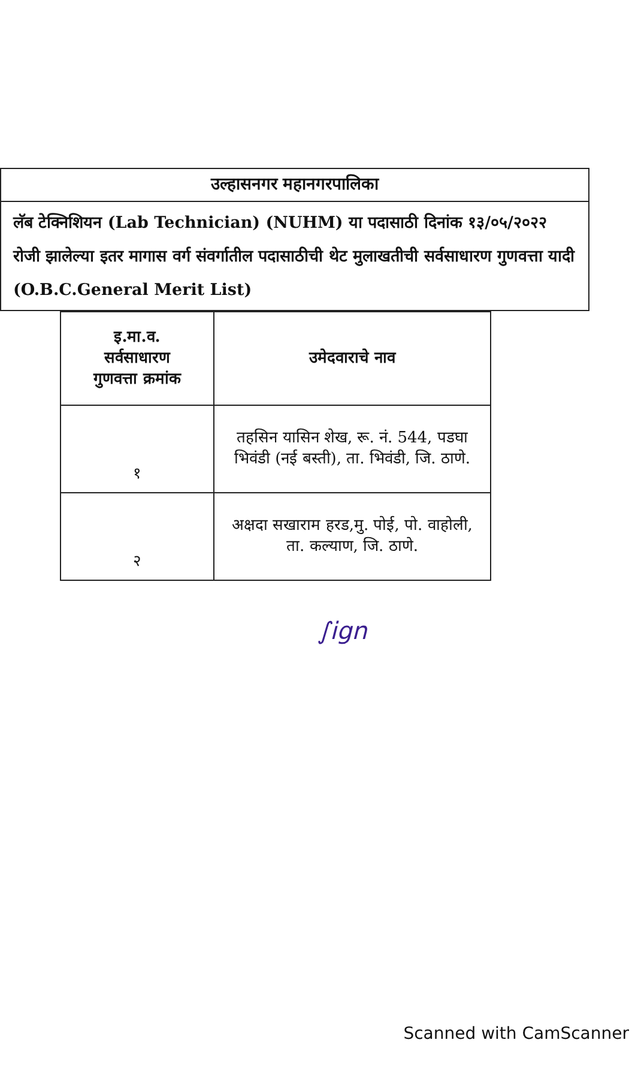उल्हासनगर महानगरपालिका
लॅब टेक्निशियन (Lab Technician) (NUHM) या पदासाठी दिनांक १३/०५/२०२२ रोजी झालेल्या इतर मागास वर्ग संवर्गातील पदासाठीची थेट मुलाखतीची सर्वसाधारण गुणवत्ता यादी (O.B.C.General Merit List)
| इ.मा.व. सर्वसाधारण गुणवत्ता क्रमांक | उमेदवाराचे नाव |
| --- | --- |
| १ | तहसिन यासिन शेख, रू. नं. 544, पडघा भिवंडी (नई बस्ती), ता. भिवंडी, जि. ठाणे. |
| २ | अक्षदा सखाराम हरड,मु. पोई, पो. वाहोली, ता. कल्याण, जि. ठाणे. |
∫ign
Scanned with CamScanner